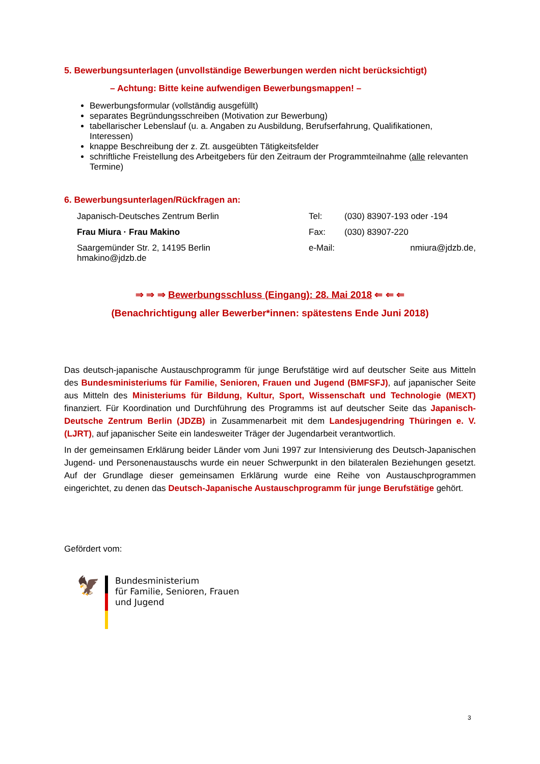5. Bewerbungsunterlagen (unvollständige Bewerbungen werden nicht berücksichtigt)
– Achtung: Bitte keine aufwendigen Bewerbungsmappen! –
Bewerbungsformular (vollständig ausgefüllt)
separates Begründungsschreiben (Motivation zur Bewerbung)
tabellarischer Lebenslauf (u. a. Angaben zu Ausbildung, Berufserfahrung, Qualifikationen, Interessen)
knappe Beschreibung der z. Zt. ausgeübten Tätigkeitsfelder
schriftliche Freistellung des Arbeitgebers für den Zeitraum der Programmteilnahme (alle relevanten Termine)
6. Bewerbungsunterlagen/Rückfragen an:
Japanisch-Deutsches Zentrum Berlin
Tel:
(030) 83907-193 oder -194
Frau Miura · Frau Makino
Fax:
(030) 83907-220
Saargemünder Str. 2, 14195 Berlin
hmakino@jdzb.de
e-Mail:
nmiura@jdzb.de,
⇒ ⇒ ⇒ Bewerbungsschluss (Eingang): 28. Mai 2018 ⇐ ⇐ ⇐
(Benachrichtigung aller Bewerber*innen: spätestens Ende Juni 2018)
Das deutsch-japanische Austauschprogramm für junge Berufstätige wird auf deutscher Seite aus Mitteln des Bundesministeriums für Familie, Senioren, Frauen und Jugend (BMFSFJ), auf japanischer Seite aus Mitteln des Ministeriums für Bildung, Kultur, Sport, Wissenschaft und Technologie (MEXT) finanziert. Für Koordination und Durchführung des Programms ist auf deutscher Seite das Japanisch-Deutsche Zentrum Berlin (JDZB) in Zusammenarbeit mit dem Landesjugendring Thüringen e. V. (LJRT), auf japanischer Seite ein landesweiter Träger der Jugendarbeit verantwortlich.
In der gemeinsamen Erklärung beider Länder vom Juni 1997 zur Intensivierung des Deutsch-Japanischen Jugend- und Personenaustauschs wurde ein neuer Schwerpunkt in den bilateralen Beziehungen gesetzt. Auf der Grundlage dieser gemeinsamen Erklärung wurde eine Reihe von Austauschprogrammen eingerichtet, zu denen das Deutsch-Japanische Austauschprogramm für junge Berufstätige gehört.
Gefördert vom:
🦅
Bundesministerium
für Familie, Senioren, Frauen
und Jugend
3